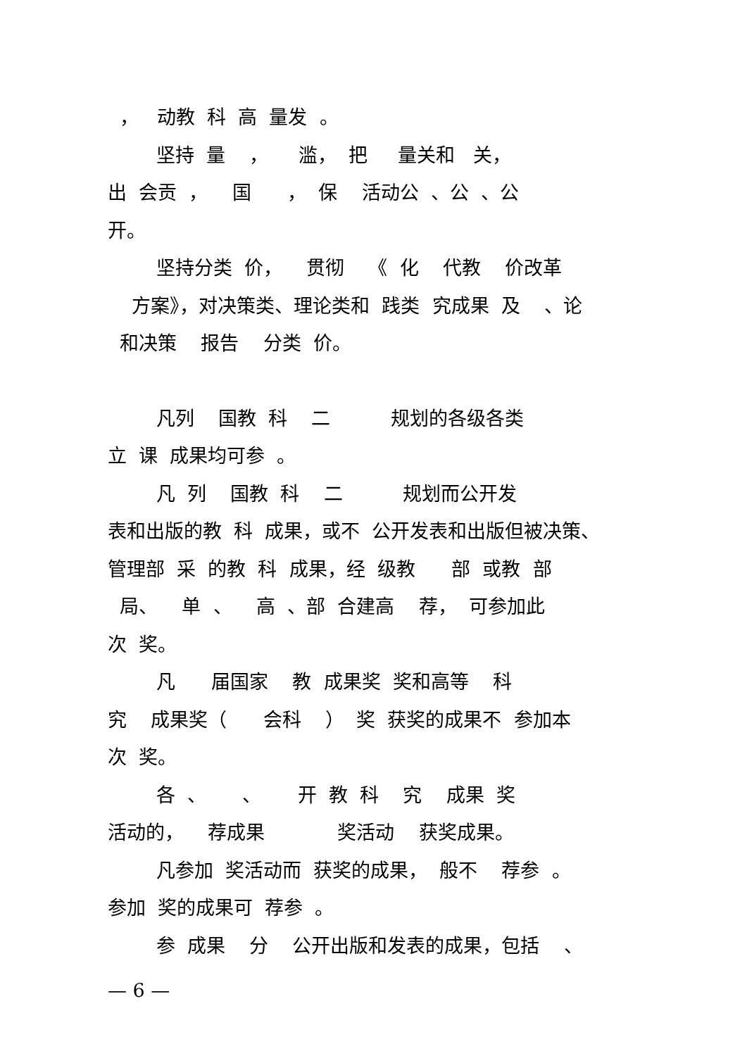， 动教 科 高 量发 。
坚持 量 ， 滥， 把 量关和 关，
出 会贡 ， 国 ， 保 活动公 、公 、公
开。
坚持分类 价， 贯彻 《 化 代教 价改革
方案》，对决策类、理论类和 践类 究成果 及 、论
和决策 报告 分类 价。
凡列 国教 科 二 规划的各级各类
立 课 成果均可参 。
凡 列 国教 科 二 规划而公开发
表和出版的教 科 成果，或不 公开发表和出版但被决策、
管理部 采 的教 科 成果，经 级教 部 或教 部
局、 单 、 高 、部 合建高 荐， 可参加此
次 奖。
凡 届国家 教 成果奖 奖和高等 科
究 成果奖（ 会科 ） 奖 获奖的成果不 参加本
次 奖。
各 、 、 开 教 科 究 成果 奖
活动的， 荐成果 奖活动 获奖成果。
凡参加 奖活动而 获奖的成果， 般不 荐参 。
参加 奖的成果可 荐参 。
参 成果 分 公开出版和发表的成果，包括 、
— 6 —